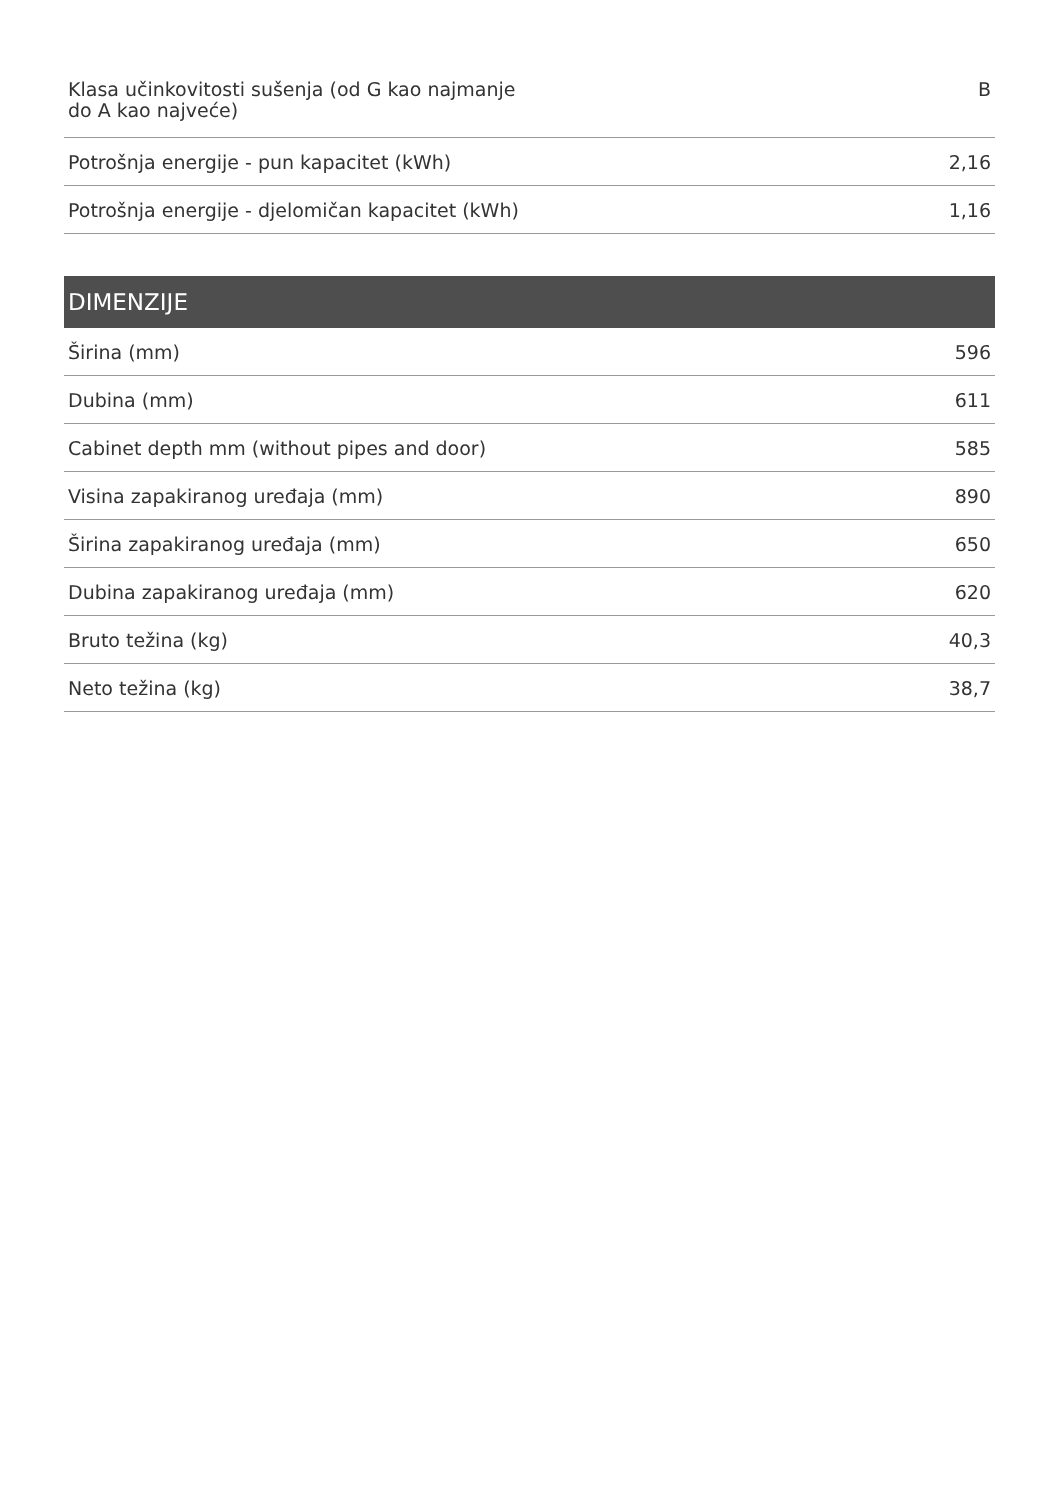| Klasa učinkovitosti sušenja (od G kao najmanje do A kao najveće) | B |
| Potrošnja energije - pun kapacitet (kWh) | 2,16 |
| Potrošnja energije - djelomičan kapacitet (kWh) | 1,16 |
DIMENZIJE
| Širina (mm) | 596 |
| Dubina (mm) | 611 |
| Cabinet depth mm (without pipes and door) | 585 |
| Visina zapakiranog uređaja (mm) | 890 |
| Širina zapakiranog uređaja (mm) | 650 |
| Dubina zapakiranog uređaja (mm) | 620 |
| Bruto težina (kg) | 40,3 |
| Neto težina (kg) | 38,7 |